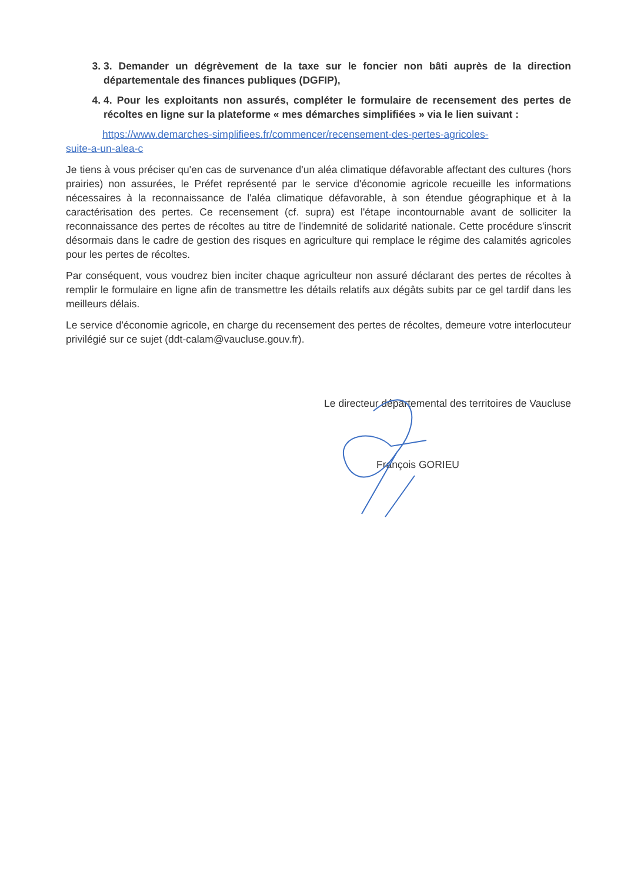3. 3. Demander un dégrèvement de la taxe sur le foncier non bâti auprès de la direction départementale des finances publiques (DGFIP),
4. 4. Pour les exploitants non assurés, compléter le formulaire de recensement des pertes de récoltes en ligne sur la plateforme « mes démarches simplifiées » via le lien suivant :
https://www.demarches-simplifiees.fr/commencer/recensement-des-pertes-agricoles-
suite-a-un-alea-c
Je tiens à vous préciser qu'en cas de survenance d'un aléa climatique défavorable affectant des cultures (hors prairies) non assurées, le Préfet représenté par le service d'économie agricole recueille les informations nécessaires à la reconnaissance de l'aléa climatique défavorable, à son étendue géographique et à la caractérisation des pertes. Ce recensement (cf. supra) est l'étape incontournable avant de solliciter la reconnaissance des pertes de récoltes au titre de l'indemnité de solidarité nationale. Cette procédure s'inscrit désormais dans le cadre de gestion des risques en agriculture qui remplace le régime des calamités agricoles pour les pertes de récoltes.
Par conséquent, vous voudrez bien inciter chaque agriculteur non assuré déclarant des pertes de récoltes à remplir le formulaire en ligne afin de transmettre les détails relatifs aux dégâts subits par ce gel tardif dans les meilleurs délais.
Le service d'économie agricole, en charge du recensement des pertes de récoltes, demeure votre interlocuteur privilégié sur ce sujet (ddt-calam@vaucluse.gouv.fr).
Le directeur départemental des territoires de Vaucluse
François GORIEU